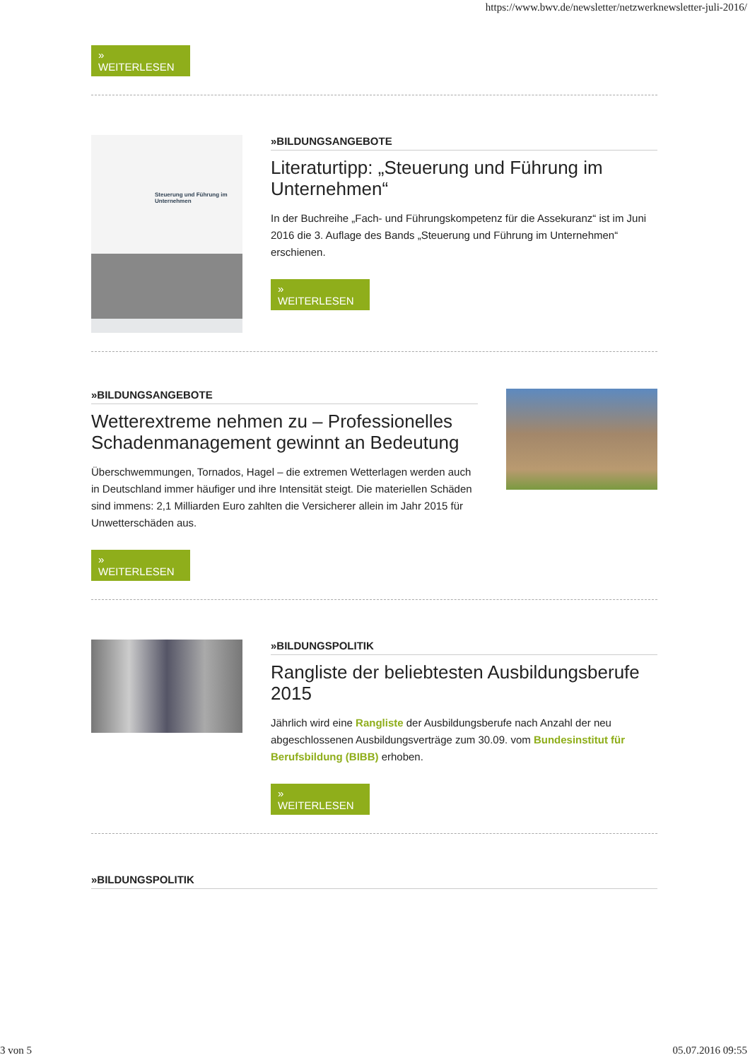https://www.bwv.de/newsletter/netzwerknewsletter-juli-2016/
» WEITERLESEN
Steuerung und Führung im Unternehmen
»BILDUNGSANGEBOTE
Literaturtipp: „Steuerung und Führung im Unternehmen“
In der Buchreihe „Fach- und Führungskompetenz für die Assekuranz“ ist im Juni 2016 die 3. Auflage des Bands „Steuerung und Führung im Unternehmen“ erschienen.
» WEITERLESEN
»BILDUNGSANGEBOTE
Wetterextreme nehmen zu – Professionelles Schadenmanagement gewinnt an Bedeutung
Überschwemmungen, Tornados, Hagel – die extremen Wetterlagen werden auch in Deutschland immer häufiger und ihre Intensität steigt. Die materiellen Schäden sind immens: 2,1 Milliarden Euro zahlten die Versicherer allein im Jahr 2015 für Unwetterschäden aus.
» WEITERLESEN
»BILDUNGSPOLITIK
Rangliste der beliebtesten Ausbildungsberufe 2015
Jährlich wird eine Rangliste der Ausbildungsberufe nach Anzahl der neu abgeschlossenen Ausbildungsverträge zum 30.09. vom Bundesinstitut für Berufsbildung (BIBB) erhoben.
» WEITERLESEN
»BILDUNGSPOLITIK
3 von 5 05.07.2016 09:55